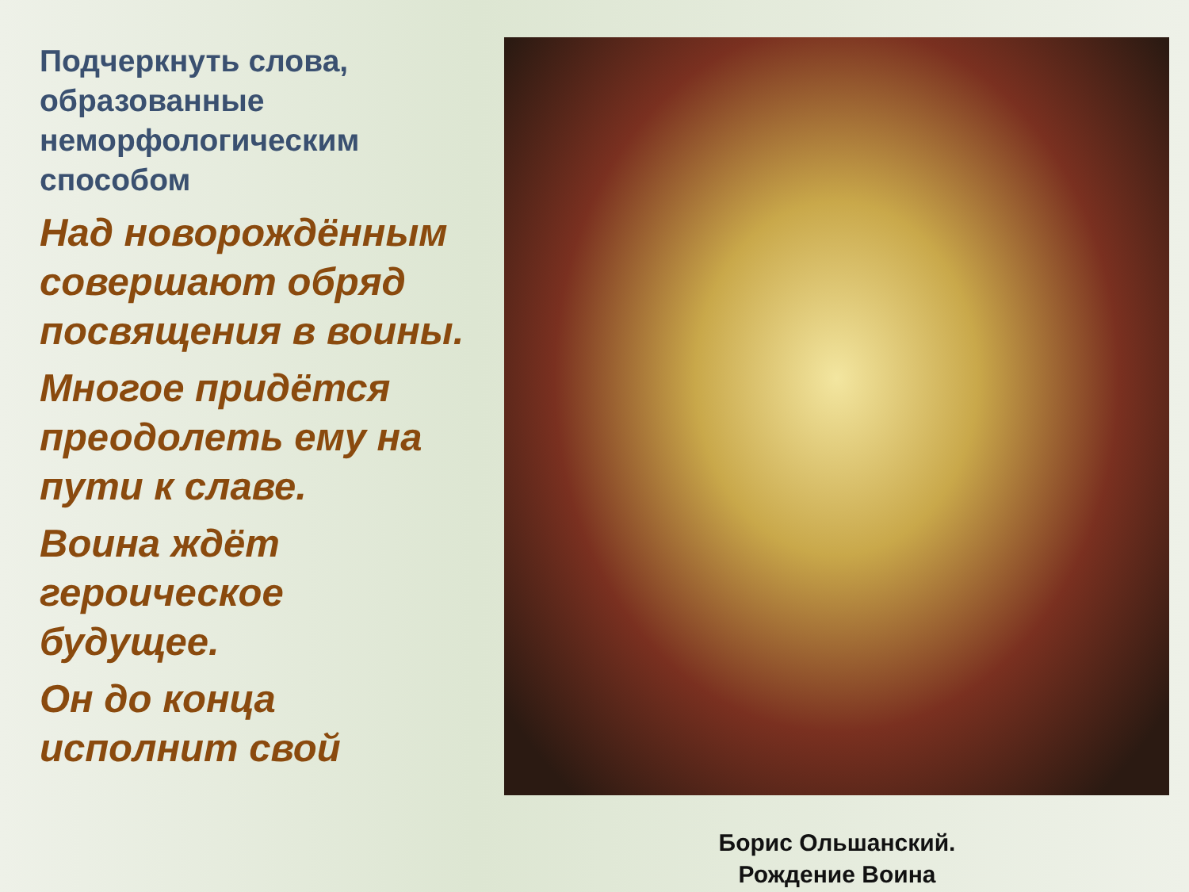Подчеркнуть слова, образованные неморфологическим способом
Над новорождённым совершают обряд посвящения в воины.
Многое придётся преодолеть ему на пути к славе.
Воина ждёт героическое будущее.
Он до конца исполнит свой
Борис Ольшанский.
Рождение Воина